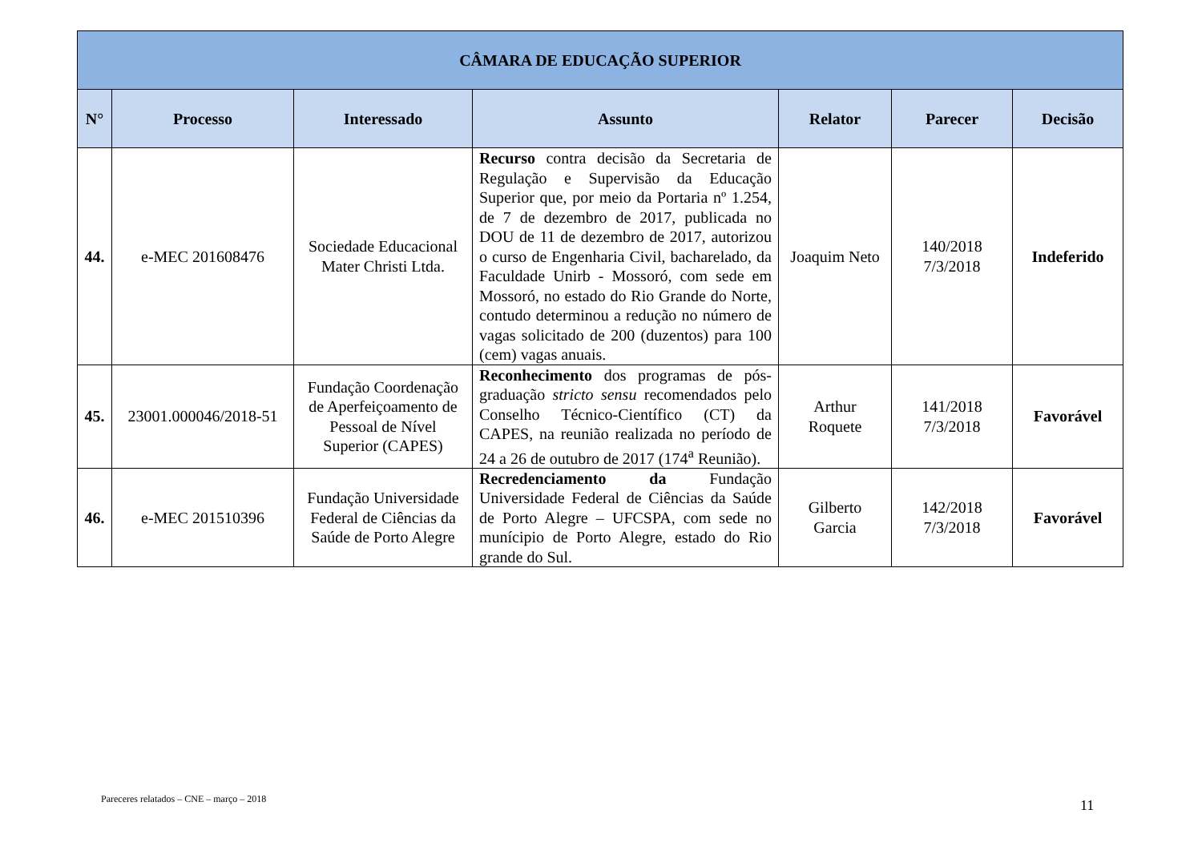| CÂMARA DE EDUCAÇÃO SUPERIOR | | | | | | |
| --- | --- | --- | --- | --- | --- | --- |
| N° | Processo | Interessado | Assunto | Relator | Parecer | Decisão |
| 44. | e-MEC 201608476 | Sociedade Educacional Mater Christi Ltda. | Recurso contra decisão da Secretaria de Regulação e Supervisão da Educação Superior que, por meio da Portaria nº 1.254, de 7 de dezembro de 2017, publicada no DOU de 11 de dezembro de 2017, autorizou o curso de Engenharia Civil, bacharelado, da Faculdade Unirb - Mossoró, com sede em Mossoró, no estado do Rio Grande do Norte, contudo determinou a redução no número de vagas solicitado de 200 (duzentos) para 100 (cem) vagas anuais. | Joaquim Neto | 140/2018 7/3/2018 | Indeferido |
| 45. | 23001.000046/2018-51 | Fundação Coordenação de Aperfeiçoamento de Pessoal de Nível Superior (CAPES) | Reconhecimento dos programas de pós-graduação stricto sensu recomendados pelo Conselho Técnico-Científico (CT) da CAPES, na reunião realizada no período de 24 a 26 de outubro de 2017 (174<sup>a</sup> Reunião). | Arthur Roquete | 141/2018 7/3/2018 | Favorável |
| 46. | e-MEC 201510396 | Fundação Universidade Federal de Ciências da Saúde de Porto Alegre | Recredenciamento da Fundação Universidade Federal de Ciências da Saúde de Porto Alegre – UFCSPA, com sede no munícipio de Porto Alegre, estado do Rio grande do Sul. | Gilberto Garcia | 142/2018 7/3/2018 | Favorável |
Pareceres relatados – CNE – março – 2018
11